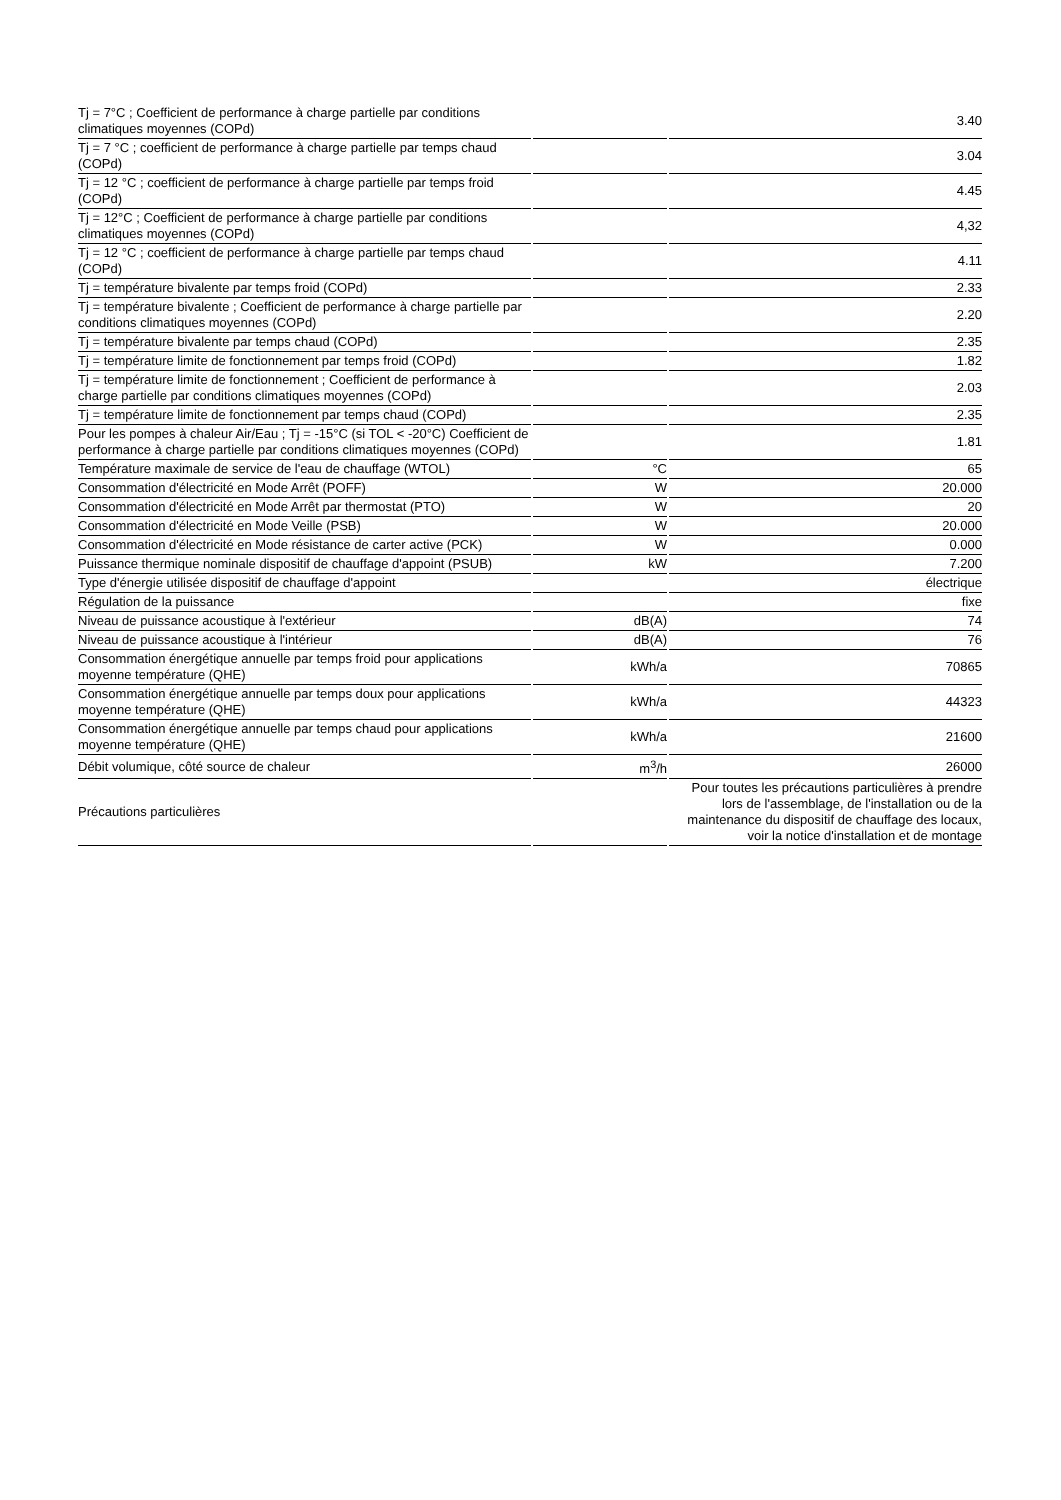| Tj = 7°C ; Coefficient de performance à charge partielle par conditions climatiques moyennes (COPd) | | 3.40 |
| Tj = 7 °C ; coefficient de performance à charge partielle par temps chaud (COPd) | | 3.04 |
| Tj = 12 °C ; coefficient de performance à charge partielle par temps froid (COPd) | | 4.45 |
| Tj = 12°C ; Coefficient de performance à charge partielle par conditions climatiques moyennes (COPd) | | 4,32 |
| Tj = 12 °C ; coefficient de performance à charge partielle par temps chaud (COPd) | | 4.11 |
| Tj = température bivalente par temps froid (COPd) | | 2.33 |
| Tj = température bivalente ; Coefficient de performance à charge partielle par conditions climatiques moyennes (COPd) | | 2.20 |
| Tj = température bivalente par temps chaud (COPd) | | 2.35 |
| Tj = température limite de fonctionnement par temps froid (COPd) | | 1.82 |
| Tj = température limite de fonctionnement ; Coefficient de performance à charge partielle par conditions climatiques moyennes (COPd) | | 2.03 |
| Tj = température limite de fonctionnement par temps chaud (COPd) | | 2.35 |
| Pour les pompes à chaleur Air/Eau ; Tj = -15°C (si TOL < -20°C) Coefficient de performance à charge partielle par conditions climatiques moyennes (COPd) | | 1.81 |
| Température maximale de service de l'eau de chauffage (WTOL) | °C | 65 |
| Consommation d'électricité en Mode Arrêt (POFF) | W | 20.000 |
| Consommation d'électricité en Mode Arrêt par thermostat (PTO) | W | 20 |
| Consommation d'électricité en Mode Veille (PSB) | W | 20.000 |
| Consommation d'électricité en Mode résistance de carter active (PCK) | W | 0.000 |
| Puissance thermique nominale dispositif de chauffage d'appoint (PSUB) | kW | 7.200 |
| Type d'énergie utilisée dispositif de chauffage d'appoint | | électrique |
| Régulation de la puissance | | fixe |
| Niveau de puissance acoustique à l'extérieur | dB(A) | 74 |
| Niveau de puissance acoustique à l'intérieur | dB(A) | 76 |
| Consommation énergétique annuelle par temps froid pour applications moyenne température (QHE) | kWh/a | 70865 |
| Consommation énergétique annuelle par temps doux pour applications moyenne température (QHE) | kWh/a | 44323 |
| Consommation énergétique annuelle par temps chaud pour applications moyenne température (QHE) | kWh/a | 21600 |
| Débit volumique, côté source de chaleur | m<sup>3</sup>/h | 26000 |
| Précautions particulières | | Pour toutes les précautions particulières à prendre lors de l'assemblage, de l'installation ou de la maintenance du dispositif de chauffage des locaux, voir la notice d'installation et de montage |